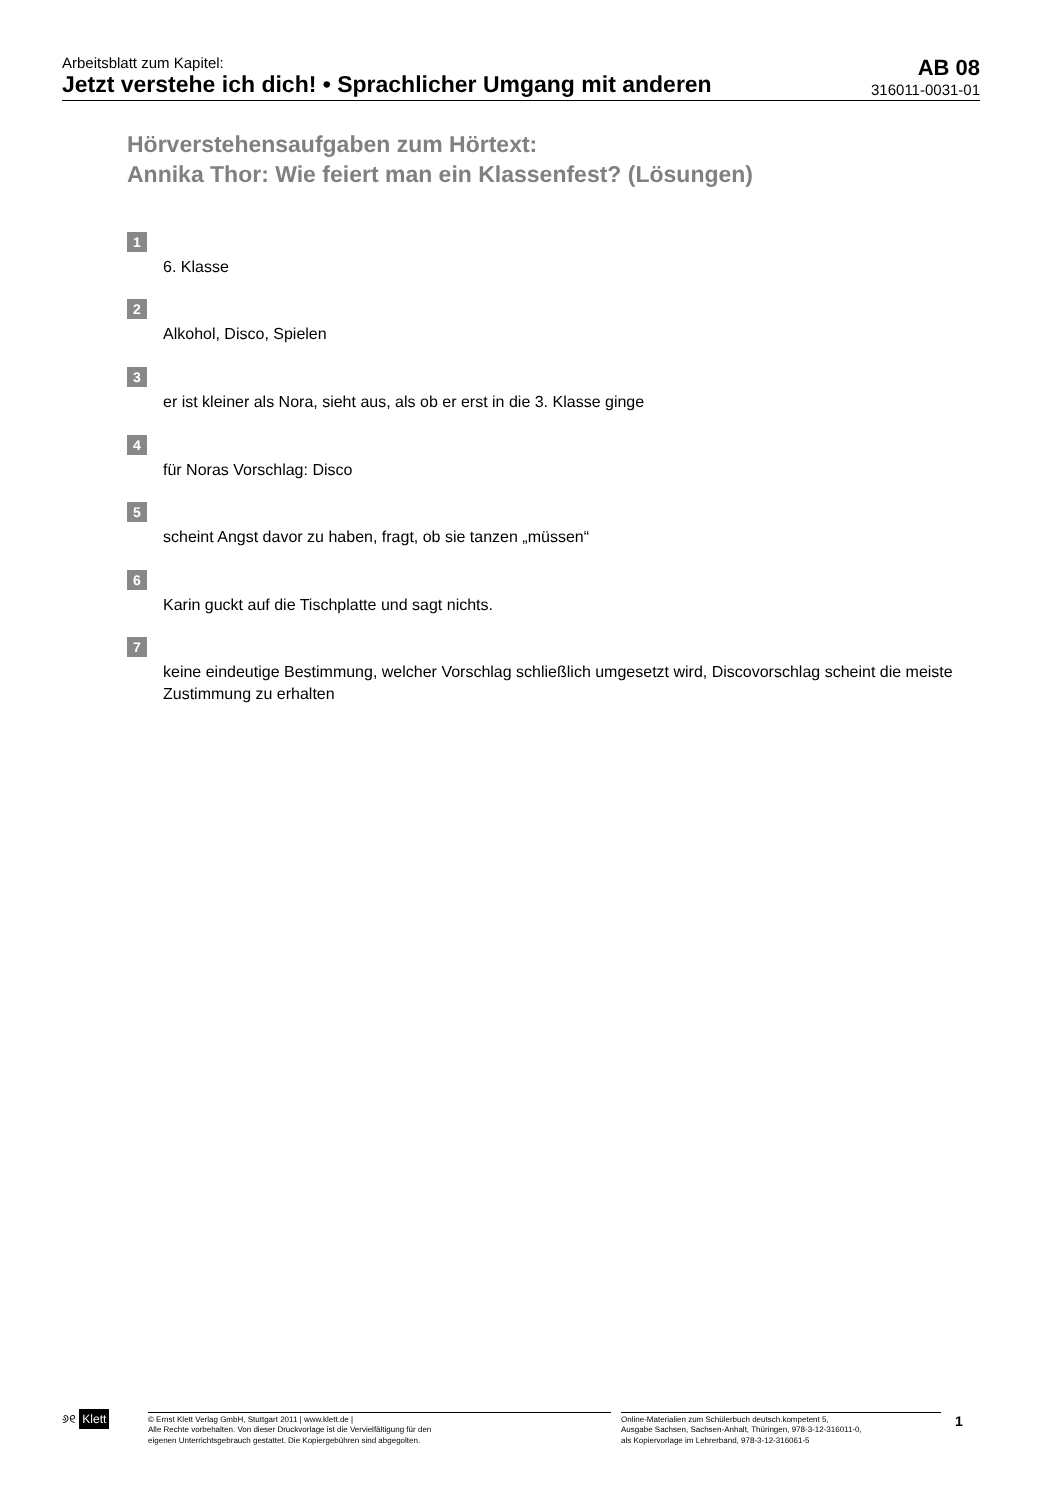Arbeitsblatt zum Kapitel:
Jetzt verstehe ich dich! • Sprachlicher Umgang mit anderen
AB 08
316011-0031-01
Hörverstehensaufgaben zum Hörtext:
Annika Thor: Wie feiert man ein Klassenfest? (Lösungen)
1
6. Klasse
2
Alkohol, Disco, Spielen
3
er ist kleiner als Nora, sieht aus, als ob er erst in die 3. Klasse ginge
4
für Noras Vorschlag: Disco
5
scheint Angst davor zu haben, fragt, ob sie tanzen „müssen“
6
Karin guckt auf die Tischplatte und sagt nichts.
7
keine eindeutige Bestimmung, welcher Vorschlag schließlich umgesetzt wird, Discovorschlag scheint die meiste Zustimmung zu erhalten
୬୧ Klett
© Ernst Klett Verlag GmbH, Stuttgart 2011 | www.klett.de |
Alle Rechte vorbehalten. Von dieser Druckvorlage ist die Vervielfältigung für den
eigenen Unterrichtsgebrauch gestattet. Die Kopiergebühren sind abgegolten.
Online-Materialien zum Schülerbuch deutsch.kompetent 5,
Ausgabe Sachsen, Sachsen-Anhalt, Thüringen, 978-3-12-316011-0,
als Kopiervorlage im Lehrerband, 978-3-12-316061-5
1